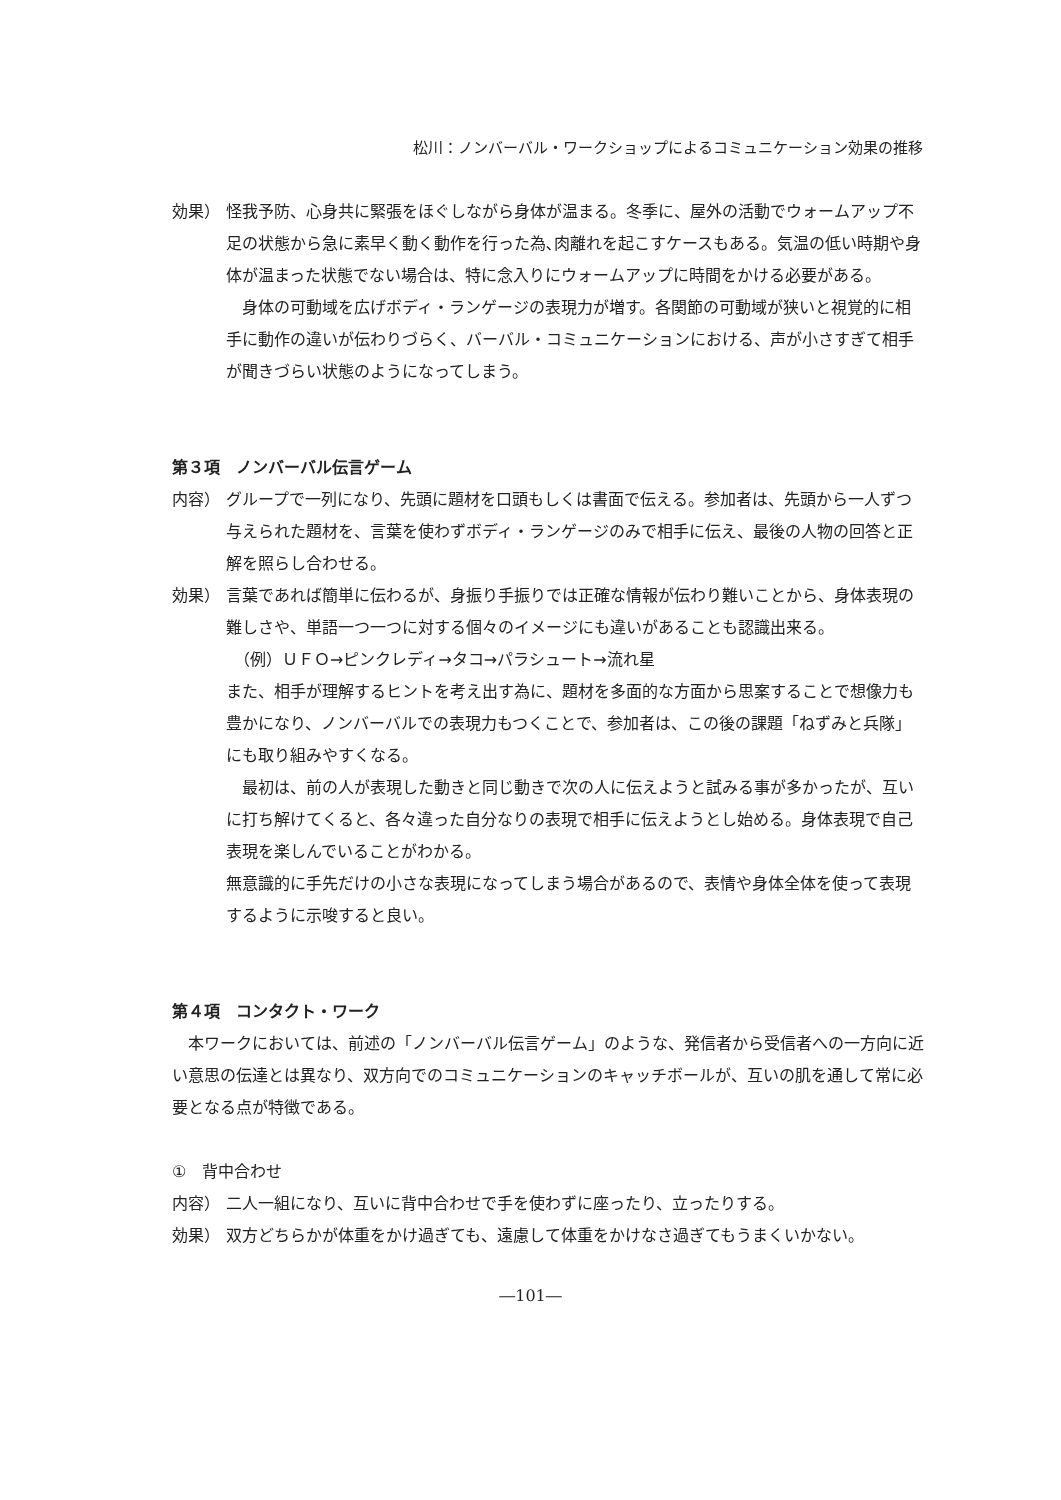松川：ノンバーバル・ワークショップによるコミュニケーション効果の推移
効果） 怪我予防、心身共に緊張をほぐしながら身体が温まる。冬季に、屋外の活動でウォームアップ不足の状態から急に素早く動く動作を行った為､肉離れを起こすケースもある。気温の低い時期や身体が温まった状態でない場合は、特に念入りにウォームアップに時間をかける必要がある。
　身体の可動域を広げボディ・ランゲージの表現力が増す。各関節の可動域が狭いと視覚的に相手に動作の違いが伝わりづらく、バーバル・コミュニケーションにおける、声が小さすぎて相手が聞きづらい状態のようになってしまう。
第３項　ノンバーバル伝言ゲーム
内容） グループで一列になり、先頭に題材を口頭もしくは書面で伝える。参加者は、先頭から一人ずつ与えられた題材を、言葉を使わずボディ・ランゲージのみで相手に伝え、最後の人物の回答と正解を照らし合わせる。
効果） 言葉であれば簡単に伝わるが、身振り手振りでは正確な情報が伝わり難いことから、身体表現の難しさや、単語一つ一つに対する個々のイメージにも違いがあることも認識出来る。
　（例）ＵＦＯ→ピンクレディ→タコ→パラシュート→流れ星
また、相手が理解するヒントを考え出す為に、題材を多面的な方面から思案することで想像力も豊かになり、ノンバーバルでの表現力もつくことで、参加者は、この後の課題「ねずみと兵隊」にも取り組みやすくなる。
　最初は、前の人が表現した動きと同じ動きで次の人に伝えようと試みる事が多かったが、互いに打ち解けてくると、各々違った自分なりの表現で相手に伝えようとし始める。身体表現で自己表現を楽しんでいることがわかる。
無意識的に手先だけの小さな表現になってしまう場合があるので、表情や身体全体を使って表現するように示唆すると良い。
第４項　コンタクト・ワーク
　本ワークにおいては、前述の「ノンバーバル伝言ゲーム」のような、発信者から受信者への一方向に近い意思の伝達とは異なり、双方向でのコミュニケーションのキャッチボールが、互いの肌を通して常に必要となる点が特徴である。
①　背中合わせ
内容） 二人一組になり、互いに背中合わせで手を使わずに座ったり、立ったりする。
効果） 双方どちらかが体重をかけ過ぎても、遠慮して体重をかけなさ過ぎてもうまくいかない。
―101―